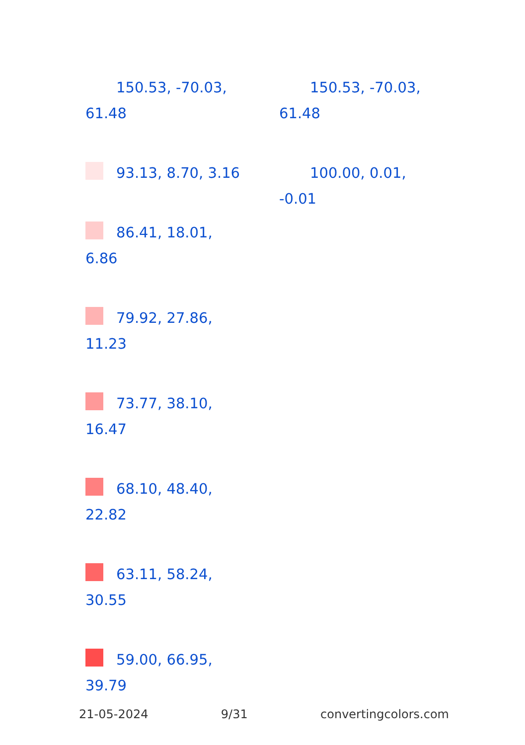150.53, -70.03, 61.48
93.13, 8.70, 3.16
86.41, 18.01, 6.86
79.92, 27.86, 11.23
73.77, 38.10, 16.47
68.10, 48.40, 22.82
63.11, 58.24, 30.55
59.00, 66.95, 39.79
150.53, -70.03, 61.48
100.00, 0.01, -0.01
21-05-2024 9/31 convertingcolors.com